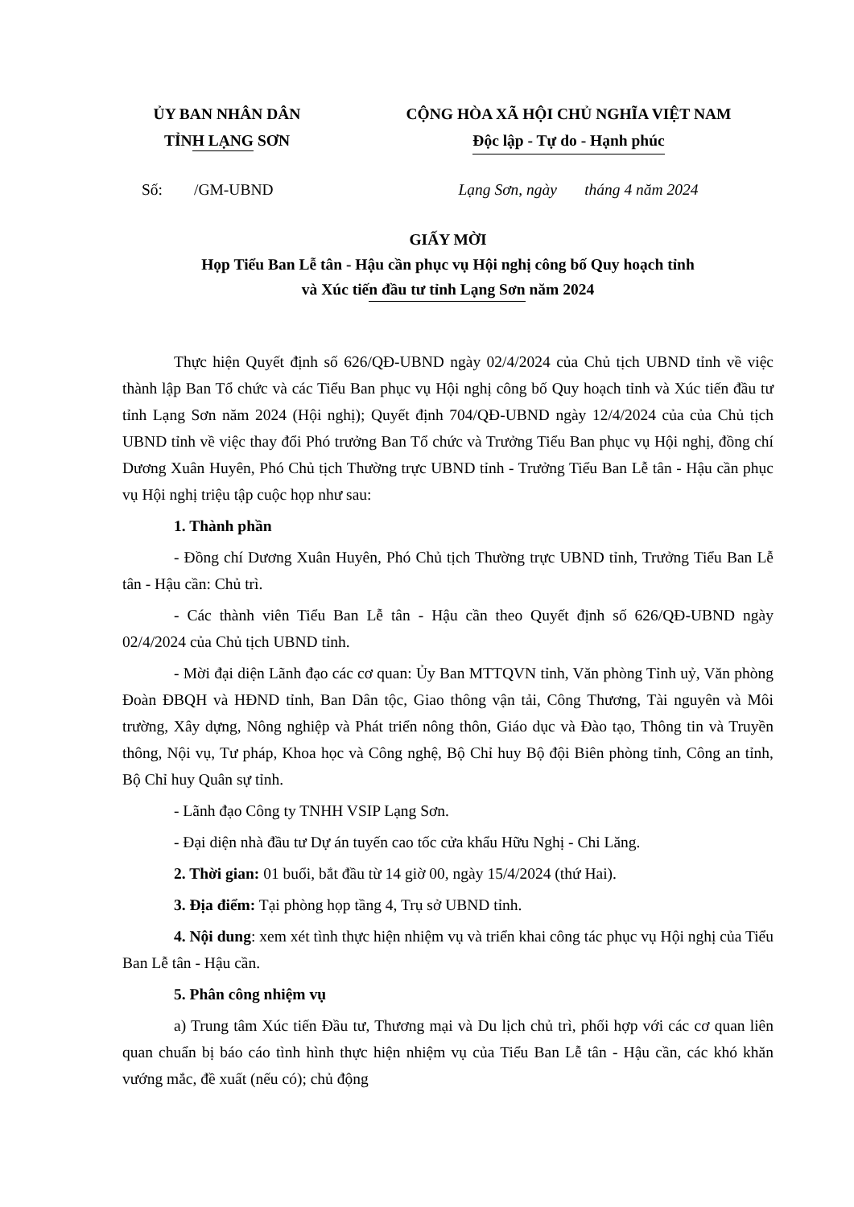ỦY BAN NHÂN DÂN
TỈNH LẠNG SƠN
CỘNG HÒA XÃ HỘI CHỦ NGHĨA VIỆT NAM
Độc lập - Tự do - Hạnh phúc
Số: /GM-UBND Lạng Sơn, ngày tháng 4 năm 2024
GIẤY MỜI
Họp Tiểu Ban Lễ tân - Hậu cần phục vụ Hội nghị công bố Quy hoạch tỉnh
và Xúc tiến đầu tư tỉnh Lạng Sơn năm 2024
Thực hiện Quyết định số 626/QĐ-UBND ngày 02/4/2024 của Chủ tịch UBND tỉnh về việc thành lập Ban Tổ chức và các Tiểu Ban phục vụ Hội nghị công bố Quy hoạch tỉnh và Xúc tiến đầu tư tỉnh Lạng Sơn năm 2024 (Hội nghị); Quyết định 704/QĐ-UBND ngày 12/4/2024 của của Chủ tịch UBND tỉnh về việc thay đổi Phó trưởng Ban Tổ chức và Trưởng Tiểu Ban phục vụ Hội nghị, đồng chí Dương Xuân Huyên, Phó Chủ tịch Thường trực UBND tỉnh - Trưởng Tiểu Ban Lễ tân - Hậu cần phục vụ Hội nghị triệu tập cuộc họp như sau:
1. Thành phần
- Đồng chí Dương Xuân Huyên, Phó Chủ tịch Thường trực UBND tỉnh, Trưởng Tiểu Ban Lễ tân - Hậu cần: Chủ trì.
- Các thành viên Tiểu Ban Lễ tân - Hậu cần theo Quyết định số 626/QĐ-UBND ngày 02/4/2024 của Chủ tịch UBND tỉnh.
- Mời đại diện Lãnh đạo các cơ quan: Ủy Ban MTTQVN tỉnh, Văn phòng Tỉnh uỷ, Văn phòng Đoàn ĐBQH và HĐND tỉnh, Ban Dân tộc, Giao thông vận tải, Công Thương, Tài nguyên và Môi trường, Xây dựng, Nông nghiệp và Phát triển nông thôn, Giáo dục và Đào tạo, Thông tin và Truyền thông, Nội vụ, Tư pháp, Khoa học và Công nghệ, Bộ Chỉ huy Bộ đội Biên phòng tỉnh, Công an tỉnh, Bộ Chỉ huy Quân sự tỉnh.
- Lãnh đạo Công ty TNHH VSIP Lạng Sơn.
- Đại diện nhà đầu tư Dự án tuyến cao tốc cửa khẩu Hữu Nghị - Chi Lăng.
2. Thời gian: 01 buổi, bắt đầu từ 14 giờ 00, ngày 15/4/2024 (thứ Hai).
3. Địa điểm: Tại phòng họp tầng 4, Trụ sở UBND tỉnh.
4. Nội dung: xem xét tình thực hiện nhiệm vụ và triển khai công tác phục vụ Hội nghị của Tiểu Ban Lễ tân - Hậu cần.
5. Phân công nhiệm vụ
a) Trung tâm Xúc tiến Đầu tư, Thương mại và Du lịch chủ trì, phối hợp với các cơ quan liên quan chuẩn bị báo cáo tình hình thực hiện nhiệm vụ của Tiểu Ban Lễ tân - Hậu cần, các khó khăn vướng mắc, đề xuất (nếu có); chủ động